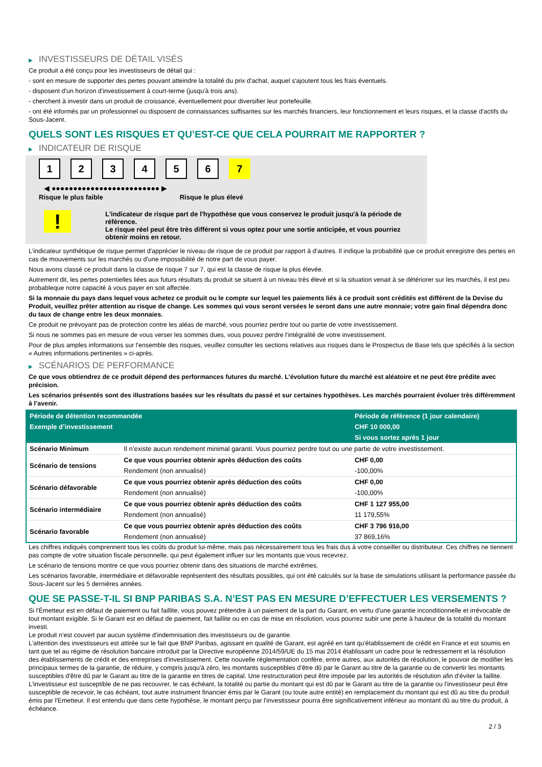▶ INVESTISSEURS DE DÉTAIL VISÉS
Ce produit a été conçu pour les investisseurs de détail qui :
- sont en mesure de supporter des pertes pouvant atteindre la totalité du prix d'achat, auquel s'ajoutent tous les frais éventuels.
- disposent d'un horizon d'investissement à court-terme (jusqu'à trois ans).
- cherchent à investir dans un produit de croissance, éventuellement pour diversifier leur portefeuille.
- ont été informés par un professionnel ou disposent de connaissances suffisantes sur les marchés financiers, leur fonctionnement et leurs risques, et la classe d'actifs du Sous-Jacent.
QUELS SONT LES RISQUES ET QU’EST-CE QUE CELA POURRAIT ME RAPPORTER ?
▶ INDICATEUR DE RISQUE
1 2 3 4 5 6 7
◀ ●●●●●●●●●●●●●●●●●●●●●●●●● ▶
Risque le plus faible Risque le plus élevé
!
L'indicateur de risque part de l'hypothèse que vous conservez le produit jusqu'à la période de référence.
Le risque réel peut être très différent si vous optez pour une sortie anticipée, et vous pourriez obtenir moins en retour.
L'indicateur synthétique de risque permet d'apprécier le niveau de risque de ce produit par rapport à d'autres. Il indique la probabilité que ce produit enregistre des pertes en cas de mouvements sur les marchés ou d'une impossibilité de notre part de vous payer.
Nous avons classé ce produit dans la classe de risque 7 sur 7, qui est la classe de risque la plus élevée.
Autrement dit, les pertes potentielles liées aux futurs résultats du produit se situent à un niveau très élevé et si la situation venait à se détériorer sur les marchés, il est peu probableque notre capacité à vous payer en soit affectée.
Si la monnaie du pays dans lequel vous achetez ce produit ou le compte sur lequel les paiements liés à ce produit sont crédités est différent de la Devise du Produit, veuillez prêter attention au risque de change. Les sommes qui vous seront versées le seront dans une autre monnaie; votre gain final dépendra donc du taux de change entre les deux monnaies.
Ce produit ne prévoyant pas de protection contre les aléas de marché, vous pourriez perdre tout ou partie de votre investissement.
Si nous ne sommes pas en mesure de vous verser les sommes dues, vous pouvez perdre l'intégralité de votre investissement.
Pour de plus amples informations sur l'ensemble des risques, veuillez consulter les sections relatives aux risques dans le Prospectus de Base tels que spécifiés à la section « Autres informations pertinentes » ci-après.
▶ SCÉNARIOS DE PERFORMANCE
Ce que vous obtiendrez de ce produit dépend des performances futures du marché. L’évolution future du marché est aléatoire et ne peut être prédite avec précision.
Les scénarios présentés sont des illustrations basées sur les résultats du passé et sur certaines hypothèses. Les marchés pourraient évoluer très différemment à l’avenir.
| Période de détention recommandée | | Période de référence (1 jour calendaire) |
| --- | --- | --- |
| Exemple d’investissement | | CHF 10 000,00 |
| | | Si vous sortez après 1 jour |
| Scénario Minimum | Il n’existe aucun rendement minimal garanti. Vous pourriez perdre tout ou une partie de votre investissement. | |
| Scénario de tensions | Ce que vous pourriez obtenir après déduction des coûts | CHF 0,00 |
| | Rendement (non annualisé) | -100,00% |
| Scénario défavorable | Ce que vous pourriez obtenir après déduction des coûts | CHF 0,00 |
| | Rendement (non annualisé) | -100,00% |
| Scénario intermédiaire | Ce que vous pourriez obtenir après déduction des coûts | CHF 1 127 955,00 |
| | Rendement (non annualisé) | 11 179,55% |
| Scénario favorable | Ce que vous pourriez obtenir après déduction des coûts | CHF 3 796 916,00 |
| | Rendement (non annualisé) | 37 869,16% |
Les chiffres indiqués comprennent tous les coûts du produit lui-même, mais pas nécessairement tous les frais dus à votre conseiller ou distributeur. Ces chiffres ne tiennent pas compte de votre situation fiscale personnelle, qui peut également influer sur les montants que vous recevrez.
Le scénario de tensions montre ce que vous pourriez obtenir dans des situations de marché extrêmes.
Les scénarios favorable, intermédiaire et défavorable représentent des résultats possibles, qui ont été calculés sur la base de simulations utilisant la performance passée du Sous-Jacent sur les 5 dernières années.
QUE SE PASSE-T-IL SI BNP PARIBAS S.A. N’EST PAS EN MESURE D’EFFECTUER LES VERSEMENTS ?
Si l'Émetteur est en défaut de paiement ou fait faillite, vous pouvez prétendre à un paiement de la part du Garant, en vertu d'une garantie inconditionnelle et irrévocable de tout montant exigible. Si le Garant est en défaut de paiement, fait faillite ou en cas de mise en résolution, vous pourrez subir une perte à hauteur de la totalité du montant investi.
Le produit n'est couvert par aucun système d'indemnisation des investisseurs ou de garantie.
L'attention des investisseurs est attirée sur le fait que BNP Paribas, agissant en qualité de Garant, est agréé en tant qu'établissement de crédit en France et est soumis en tant que tel au régime de résolution bancaire introduit par la Directive européenne 2014/59/UE du 15 mai 2014 établissant un cadre pour le redressement et la résolution des établissements de crédit et des entreprises d'investissement. Cette nouvelle réglementation confère, entre autres, aux autorités de résolution, le pouvoir de modifier les principaux termes de la garantie, de réduire, y compris jusqu'à zéro, les montants susceptibles d'être dû par le Garant au titre de la garantie ou de convertir les montants susceptibles d'être dû par le Garant au titre de la garantie en titres de capital. Une restructuration peut être imposée par les autorités de résolution afin d'éviter la faillite. L'investisseur est susceptible de ne pas recouvrer, le cas échéant, la totalité ou partie du montant qui est dû par le Garant au titre de la garantie ou l'investisseur peut être susceptible de recevoir, le cas échéant, tout autre instrument financier émis par le Garant (ou toute autre entité) en remplacement du montant qui est dû au titre du produit émis par l'Emetteur. Il est entendu que dans cette hypothèse, le montant perçu par l'investisseur pourra être significativement inférieur au montant dû au titre du produit, à échéance.
2 / 3